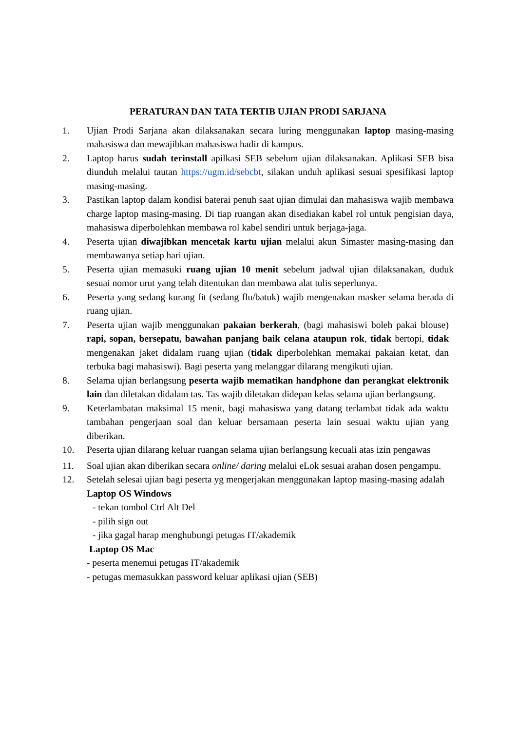PERATURAN DAN TATA TERTIB UJIAN PRODI SARJANA
1. Ujian Prodi Sarjana akan dilaksanakan secara luring menggunakan laptop masing-masing mahasiswa dan mewajibkan mahasiswa hadir di kampus.
2. Laptop harus sudah terinstall apilkasi SEB sebelum ujian dilaksanakan. Aplikasi SEB bisa diunduh melalui tautan https://ugm.id/sebcbt, silakan unduh aplikasi sesuai spesifikasi laptop masing-masing.
3. Pastikan laptop dalam kondisi baterai penuh saat ujian dimulai dan mahasiswa wajib membawa charge laptop masing-masing. Di tiap ruangan akan disediakan kabel rol untuk pengisian daya, mahasiswa diperbolehkan membawa rol kabel sendiri untuk berjaga-jaga.
4. Peserta ujian diwajibkan mencetak kartu ujian melalui akun Simaster masing-masing dan membawanya setiap hari ujian.
5. Peserta ujian memasuki ruang ujian 10 menit sebelum jadwal ujian dilaksanakan, duduk sesuai nomor urut yang telah ditentukan dan membawa alat tulis seperlunya.
6. Peserta yang sedang kurang fit (sedang flu/batuk) wajib mengenakan masker selama berada di ruang ujian.
7. Peserta ujian wajib menggunakan pakaian berkerah, (bagi mahasiswi boleh pakai blouse) rapi, sopan, bersepatu, bawahan panjang baik celana ataupun rok, tidak bertopi, tidak mengenakan jaket didalam ruang ujian (tidak diperbolehkan memakai pakaian ketat, dan terbuka bagi mahasiswi). Bagi peserta yang melanggar dilarang mengikuti ujian.
8. Selama ujian berlangsung peserta wajib mematikan handphone dan perangkat elektronik lain dan diletakan didalam tas. Tas wajib diletakan didepan kelas selama ujian berlangsung.
9. Keterlambatan maksimal 15 menit, bagi mahasiswa yang datang terlambat tidak ada waktu tambahan pengerjaan soal dan keluar bersamaan peserta lain sesuai waktu ujian yang diberikan.
10. Peserta ujian dilarang keluar ruangan selama ujian berlangsung kecuali atas izin pengawas
11. Soal ujian akan diberikan secara online/ daring melalui eLok sesuai arahan dosen pengampu.
12. Setelah selesai ujian bagi peserta yg mengerjakan menggunakan laptop masing-masing adalah
Laptop OS Windows
- tekan tombol Ctrl Alt Del
- pilih sign out
- jika gagal harap menghubungi petugas IT/akademik
Laptop OS Mac
- peserta menemui petugas IT/akademik
- petugas memasukkan password keluar aplikasi ujian (SEB)